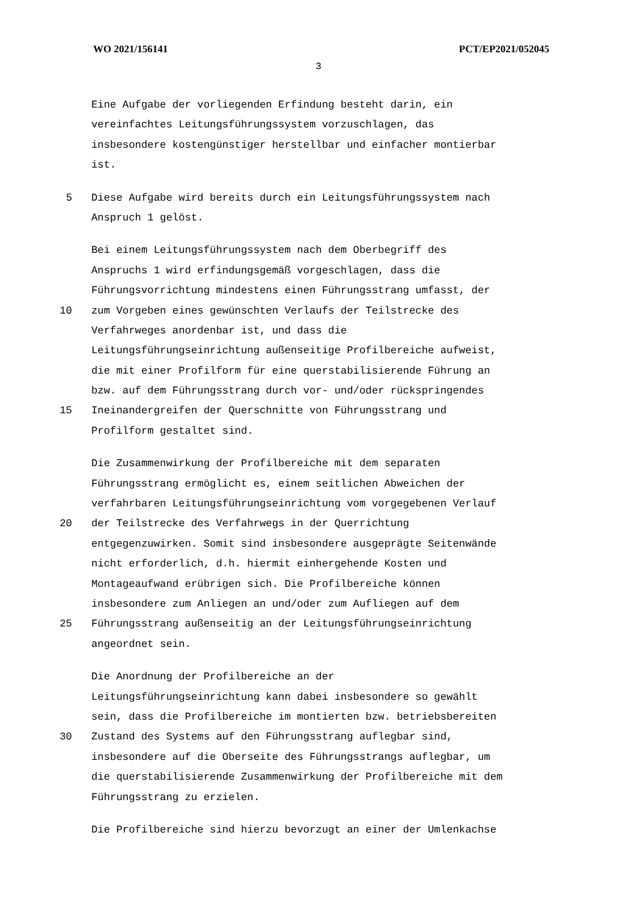WO 2021/156141 PCT/EP2021/052045
3
Eine Aufgabe der vorliegenden Erfindung besteht darin, ein
vereinfachtes Leitungsführungssystem vorzuschlagen, das
insbesondere kostengünstiger herstellbar und einfacher montierbar
ist.
5 Diese Aufgabe wird bereits durch ein Leitungsführungssystem nach
Anspruch 1 gelöst.
Bei einem Leitungsführungssystem nach dem Oberbegriff des
Anspruchs 1 wird erfindungsgemäß vorgeschlagen, dass die
Führungsvorrichtung mindestens einen Führungsstrang umfasst, der
10 zum Vorgeben eines gewünschten Verlaufs der Teilstrecke des
Verfahrweges anordenbar ist, und dass die
Leitungsführungseinrichtung außenseitige Profilbereiche aufweist,
die mit einer Profilform für eine querstabilisierende Führung an
bzw. auf dem Führungsstrang durch vor- und/oder rückspringendes
15 Ineinandergreifen der Querschnitte von Führungsstrang und
Profilform gestaltet sind.
Die Zusammenwirkung der Profilbereiche mit dem separaten
Führungsstrang ermöglicht es, einem seitlichen Abweichen der
verfahrbaren Leitungsführungseinrichtung vom vorgegebenen Verlauf
20 der Teilstrecke des Verfahrwegs in der Querrichtung
entgegenzuwirken. Somit sind insbesondere ausgeprägte Seitenwände
nicht erforderlich, d.h. hiermit einhergehende Kosten und
Montageaufwand erübrigen sich. Die Profilbereiche können
insbesondere zum Anliegen an und/oder zum Aufliegen auf dem
25 Führungsstrang außenseitig an der Leitungsführungseinrichtung
angeordnet sein.
Die Anordnung der Profilbereiche an der
Leitungsführungseinrichtung kann dabei insbesondere so gewählt
sein, dass die Profilbereiche im montierten bzw. betriebsbereiten
30 Zustand des Systems auf den Führungsstrang auflegbar sind,
insbesondere auf die Oberseite des Führungsstrangs auflegbar, um
die querstabilisierende Zusammenwirkung der Profilbereiche mit dem
Führungsstrang zu erzielen.
Die Profilbereiche sind hierzu bevorzugt an einer der Umlenkachse